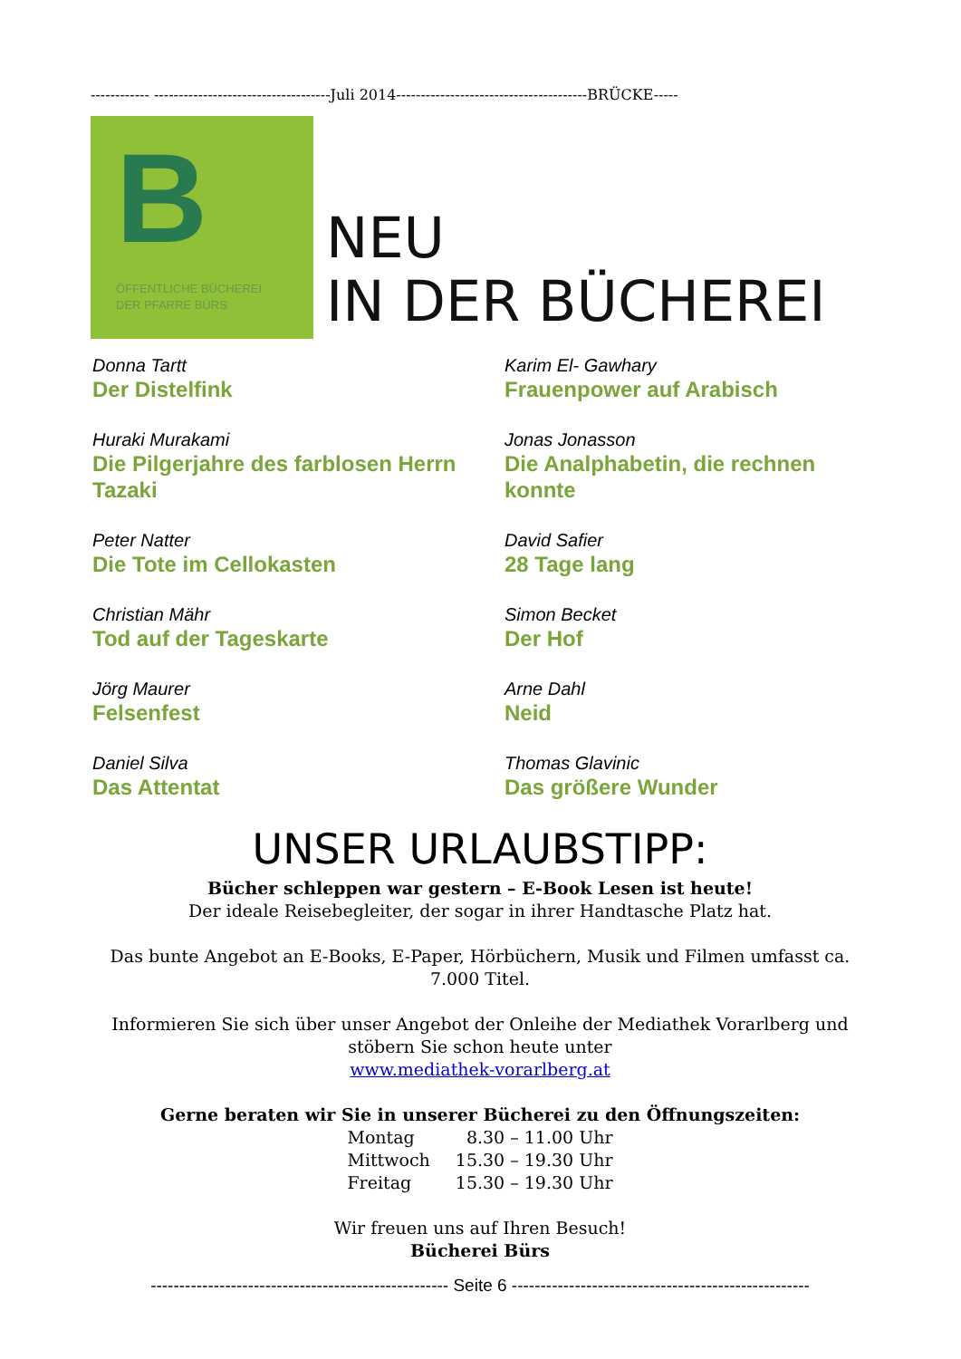------------ ------------------------------------Juli 2014---------------------------------------BRÜCKE-----
B
ÖFFENTLICHE BÜCHEREI
DER PFARRE BÜRS
NEU
IN DER BÜCHEREI
Donna Tartt
Der Distelfink
Karim El- Gawhary
Frauenpower auf Arabisch
Huraki Murakami
Die Pilgerjahre des farblosen Herrn Tazaki
Jonas Jonasson
Die Analphabetin, die rechnen konnte
Peter Natter
Die Tote im Cellokasten
David Safier
28 Tage lang
Christian Mähr
Tod auf der Tageskarte
Simon Becket
Der Hof
Jörg Maurer
Felsenfest
Arne Dahl
Neid
Daniel Silva
Das Attentat
Thomas Glavinic
Das größere Wunder
UNSER URLAUBSTIPP:
Bücher schleppen war gestern – E-Book Lesen ist heute!
Der ideale Reisebegleiter, der sogar in ihrer Handtasche Platz hat.
Das bunte Angebot an E-Books, E-Paper, Hörbüchern, Musik und Filmen umfasst ca. 7.000 Titel.
Informieren Sie sich über unser Angebot der Onleihe der Mediathek Vorarlberg und stöbern Sie schon heute unter
www.mediathek-vorarlberg.at
Gerne beraten wir Sie in unserer Bücherei zu den Öffnungszeiten:
| Montag | 8.30 – 11.00 Uhr |
| Mittwoch | 15.30 – 19.30 Uhr |
| Freitag | 15.30 – 19.30 Uhr |
Wir freuen uns auf Ihren Besuch!
Bücherei Bürs
---------------------------------------------------- Seite 6 ----------------------------------------------------